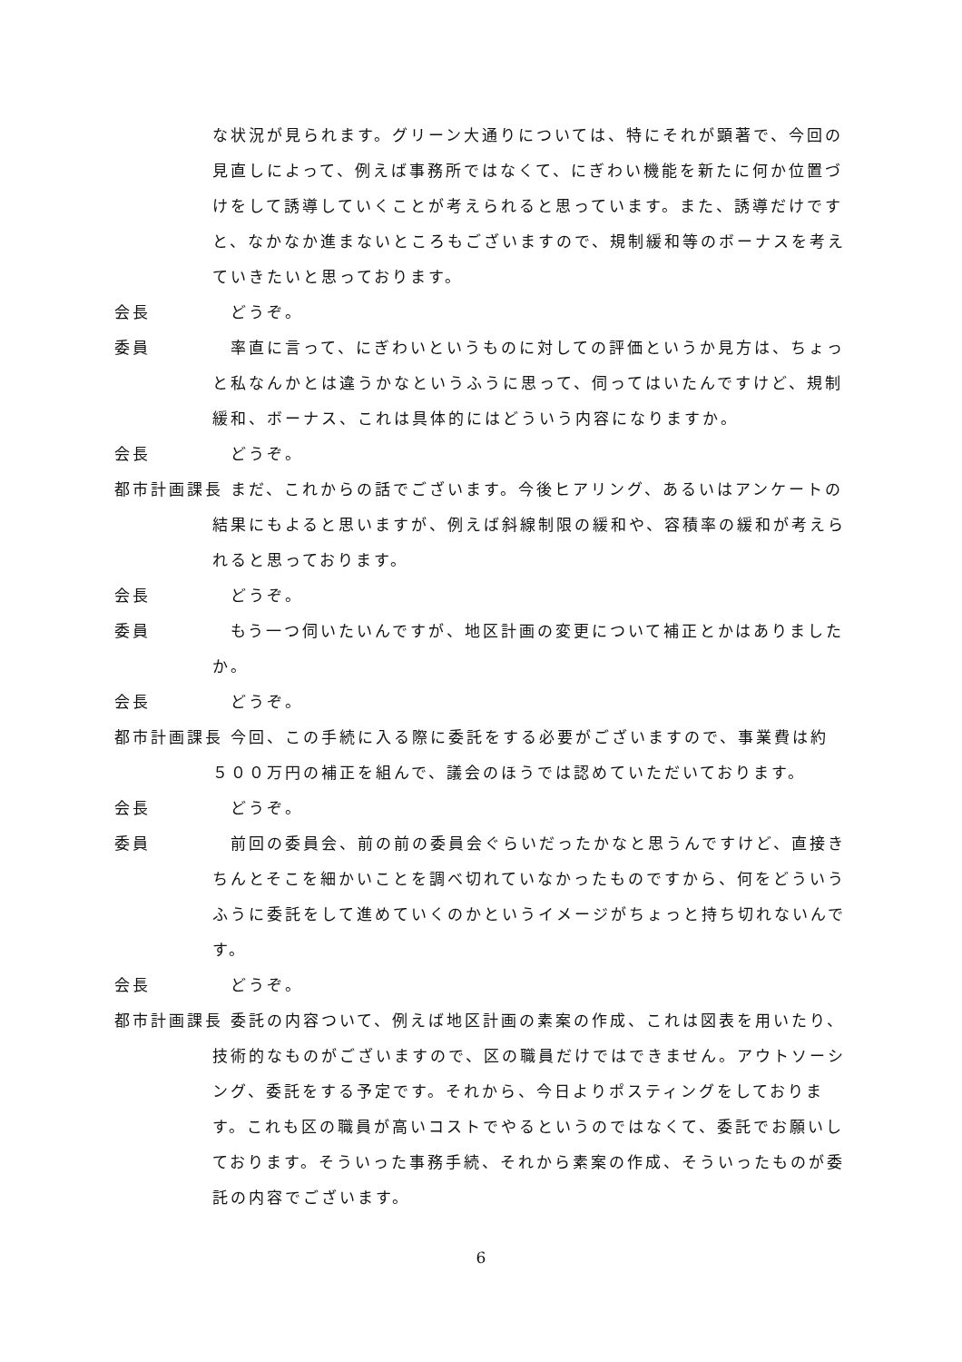な状況が見られます。グリーン大通りについては、特にそれが顕著で、今回の見直しによって、例えば事務所ではなくて、にぎわい機能を新たに何か位置づけをして誘導していくことが考えられると思っています。また、誘導だけですと、なかなか進まないところもございますので、規制緩和等のボーナスを考えていきたいと思っております。
会長 　どうぞ。
委員 　率直に言って、にぎわいというものに対しての評価というか見方は、ちょっと私なんかとは違うかなというふうに思って、伺ってはいたんですけど、規制緩和、ボーナス、これは具体的にはどういう内容になりますか。
会長 　どうぞ。
都市計画課長 　まだ、これからの話でございます。今後ヒアリング、あるいはアンケートの結果にもよると思いますが、例えば斜線制限の緩和や、容積率の緩和が考えられると思っております。
会長 　どうぞ。
委員 　もう一つ伺いたいんですが、地区計画の変更について補正とかはありましたか。
会長 　どうぞ。
都市計画課長 　今回、この手続に入る際に委託をする必要がございますので、事業費は約５００万円の補正を組んで、議会のほうでは認めていただいております。
会長 　どうぞ。
委員 　前回の委員会、前の前の委員会ぐらいだったかなと思うんですけど、直接きちんとそこを細かいことを調べ切れていなかったものですから、何をどういうふうに委託をして進めていくのかというイメージがちょっと持ち切れないんです。
会長 　どうぞ。
都市計画課長 　委託の内容ついて、例えば地区計画の素案の作成、これは図表を用いたり、技術的なものがございますので、区の職員だけではできません。アウトソーシング、委託をする予定です。それから、今日よりポスティングをしております。これも区の職員が高いコストでやるというのではなくて、委託でお願いしております。そういった事務手続、それから素案の作成、そういったものが委託の内容でございます。
6